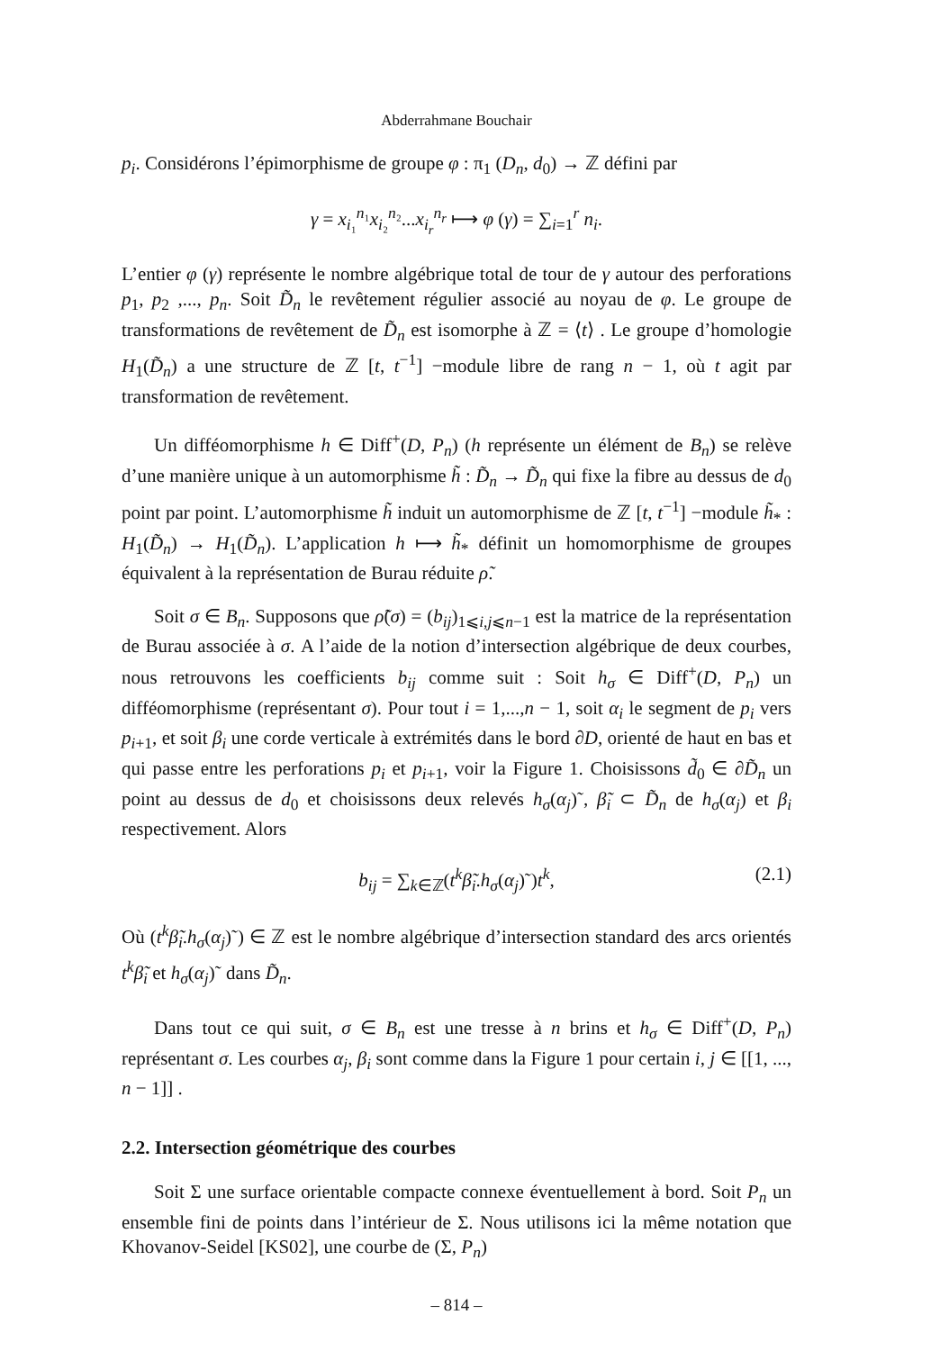Abderrahmane Bouchair
p<sub>i</sub>. Considérons l’épimorphisme de groupe φ : π<sub>1</sub> (D<sub>n</sub>, d<sub>0</sub>) → ℤ défini par
γ = x<sub>i₁</sub><sup>n₁</sup>x<sub>i₂</sub><sup>n₂</sup>...x<sub>i<sub>r</sub></sub><sup>n<sub>r</sub></sup> ⟼ φ (γ) = ∑<sub>i=1</sub><sup>r</sup> n<sub>i</sub>.
L’entier φ (γ) représente le nombre algébrique total de tour de γ autour des perforations p<sub>1</sub>, p<sub>2</sub> ,..., p<sub>n</sub>. Soit D̃<sub>n</sub> le revêtement régulier associé au noyau de φ. Le groupe de transformations de revêtement de D̃<sub>n</sub> est isomorphe à ℤ = ⟨t⟩ . Le groupe d’homologie H<sub>1</sub>(D̃<sub>n</sub>) a une structure de ℤ [t, t<sup>−1</sup>] −module libre de rang n − 1, où t agit par transformation de revêtement.
Un difféomorphisme h ∈ Diff<sup>+</sup>(D, P<sub>n</sub>) (h représente un élément de B<sub>n</sub>) se relève d’une manière unique à un automorphisme h̃ : D̃<sub>n</sub> → D̃<sub>n</sub> qui fixe la fibre au dessus de d<sub>0</sub> point par point. L’automorphisme h̃ induit un automorphisme de ℤ [t, t<sup>−1</sup>] −module h̃<sub>*</sub> : H<sub>1</sub>(D̃<sub>n</sub>) → H<sub>1</sub>(D̃<sub>n</sub>). L’application h ⟼ h̃<sub>*</sub> définit un homomorphisme de groupes équivalent à la représentation de Burau réduite ρ̃.
Soit σ ∈ B<sub>n</sub>. Supposons que ρ̃(σ) = (b<sub>ij</sub>)<sub>1⩽i,j⩽n−1</sub> est la matrice de la représentation de Burau associée à σ. A l’aide de la notion d’intersection algébrique de deux courbes, nous retrouvons les coefficients b<sub>ij</sub> comme suit : Soit h<sub>σ</sub> ∈ Diff<sup>+</sup>(D, P<sub>n</sub>) un difféomorphisme (représentant σ). Pour tout i = 1,...,n − 1, soit α<sub>i</sub> le segment de p<sub>i</sub> vers p<sub>i+1</sub>, et soit β<sub>i</sub> une corde verticale à extrémités dans le bord ∂D, orienté de haut en bas et qui passe entre les perforations p<sub>i</sub> et p<sub>i+1</sub>, voir la Figure 1. Choisissons d̃<sub>0</sub> ∈ ∂D̃<sub>n</sub> un point au dessus de d<sub>0</sub> et choisissons deux relevés h<sub>σ</sub>(α<sub>j</sub>)˜, β̃<sub>i</sub> ⊂ D̃<sub>n</sub> de h<sub>σ</sub>(α<sub>j</sub>) et β<sub>i</sub> respectivement. Alors
b<sub>ij</sub> = ∑<sub>k∈ℤ</sub>(t<sup>k</sup> β̃<sub>i</sub>.h<sub>σ</sub>(α<sub>j</sub>)˜)t<sup>k</sup>, (2.1)
Où (t<sup>k</sup> β̃<sub>i</sub>.h<sub>σ</sub>(α<sub>j</sub>)˜) ∈ ℤ est le nombre algébrique d’intersection standard des arcs orientés t<sup>k</sup> β̃<sub>i</sub> et h<sub>σ</sub>(α<sub>j</sub>)˜ dans D̃<sub>n</sub>.
Dans tout ce qui suit, σ ∈ B<sub>n</sub> est une tresse à n brins et h<sub>σ</sub> ∈ Diff<sup>+</sup>(D, P<sub>n</sub>) représentant σ. Les courbes α<sub>j</sub>, β<sub>i</sub> sont comme dans la Figure 1 pour certain i, j ∈ [[1, ..., n − 1]] .
2.2. Intersection géométrique des courbes
Soit Σ une surface orientable compacte connexe éventuellement à bord. Soit P<sub>n</sub> un ensemble fini de points dans l’intérieur de Σ. Nous utilisons ici la même notation que Khovanov-Seidel [KS02], une courbe de (Σ, P<sub>n</sub>)
– 814 –